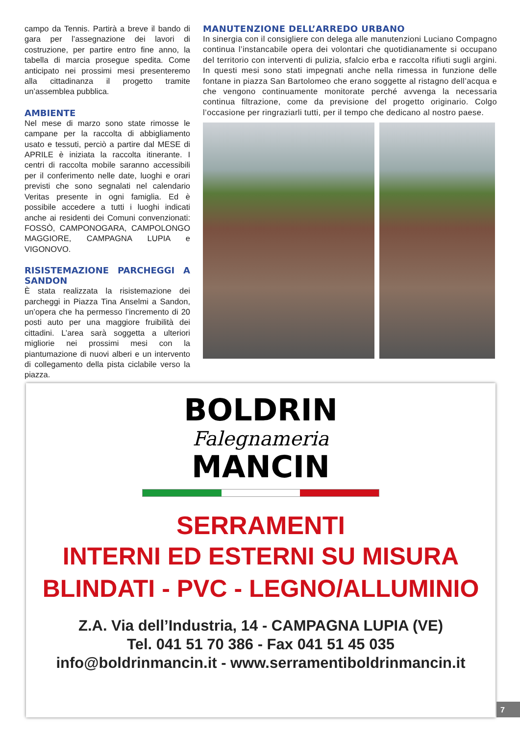campo da Tennis. Partirà a breve il bando di gara per l’assegnazione dei lavori di costruzione, per partire entro fine anno, la tabella di marcia prosegue spedita. Come anticipato nei prossimi mesi presenteremo alla cittadinanza il progetto tramite un’assemblea pubblica.
AMBIENTE
Nel mese di marzo sono state rimosse le campane per la raccolta di abbigliamento usato e tessuti, perciò a partire dal MESE di APRILE è iniziata la raccolta itinerante. I centri di raccolta mobile saranno accessibili per il conferimento nelle date, luoghi e orari previsti che sono segnalati nel calendario Veritas presente in ogni famiglia. Ed è possibile accedere a tutti i luoghi indicati anche ai residenti dei Comuni convenzionati: FOSSÒ, CAMPONOGARA, CAMPOLONGO MAGGIORE, CAMPAGNA LUPIA e VIGONOVO.
RISISTEMAZIONE PARCHEGGI A SANDON
È stata realizzata la risistemazione dei parcheggi in Piazza Tina Anselmi a Sandon, un’opera che ha permesso l’incremento di 20 posti auto per una maggiore fruibilità dei cittadini. L’area sarà soggetta a ulteriori migliorie nei prossimi mesi con la piantumazione di nuovi alberi e un intervento di collegamento della pista ciclabile verso la piazza.
MANUTENZIONE DELL’ARREDO URBANO
In sinergia con il consigliere con delega alle manutenzioni Luciano Compagno continua l’instancabile opera dei volontari che quotidianamente si occupano del territorio con interventi di pulizia, sfalcio erba e raccolta rifiuti sugli argini. In questi mesi sono stati impegnati anche nella rimessa in funzione delle fontane in piazza San Bartolomeo che erano soggette al ristagno dell’acqua e che vengono continuamente monitorate perché avvenga la necessaria continua filtrazione, come da previsione del progetto originario. Colgo l’occasione per ringraziarli tutti, per il tempo che dedicano al nostro paese.
BOLDRIN
Falegnameria
MANCIN
SERRAMENTI
INTERNI ED ESTERNI SU MISURA
BLINDATI - PVC - LEGNO/ALLUMINIO
Z.A. Via dell’Industria, 14 - CAMPAGNA LUPIA (VE)
Tel. 041 51 70 386 - Fax 041 51 45 035
info@boldrinmancin.it - www.serramentiboldrinmancin.it
7